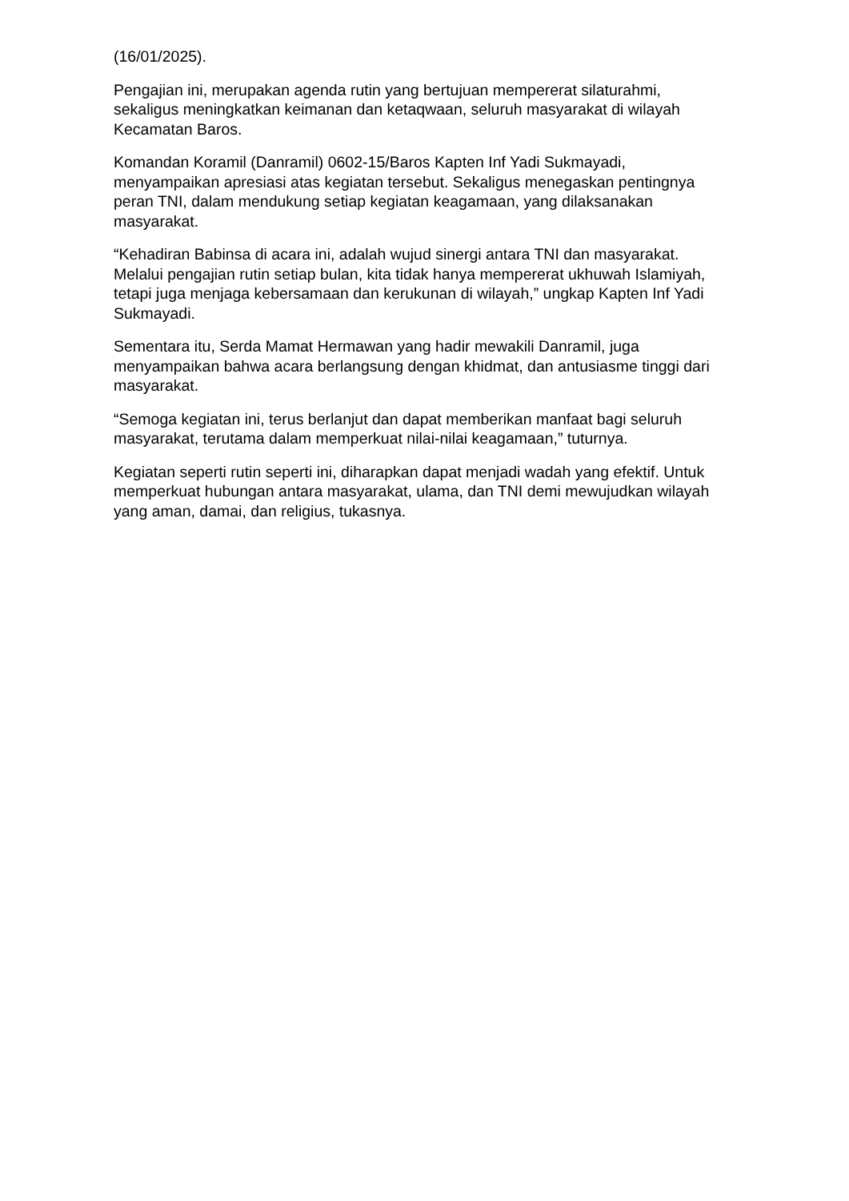(16/01/2025).
Pengajian ini, merupakan agenda rutin yang bertujuan mempererat silaturahmi, sekaligus meningkatkan keimanan dan ketaqwaan, seluruh masyarakat di wilayah Kecamatan Baros.
Komandan Koramil (Danramil) 0602-15/Baros Kapten Inf Yadi Sukmayadi, menyampaikan apresiasi atas kegiatan tersebut. Sekaligus menegaskan pentingnya peran TNI, dalam mendukung setiap kegiatan keagamaan, yang dilaksanakan masyarakat.
“Kehadiran Babinsa di acara ini, adalah wujud sinergi antara TNI dan masyarakat. Melalui pengajian rutin setiap bulan, kita tidak hanya mempererat ukhuwah Islamiyah, tetapi juga menjaga kebersamaan dan kerukunan di wilayah,” ungkap Kapten Inf Yadi Sukmayadi.
Sementara itu, Serda Mamat Hermawan yang hadir mewakili Danramil, juga menyampaikan bahwa acara berlangsung dengan khidmat, dan antusiasme tinggi dari masyarakat.
“Semoga kegiatan ini, terus berlanjut dan dapat memberikan manfaat bagi seluruh masyarakat, terutama dalam memperkuat nilai-nilai keagamaan,” tuturnya.
Kegiatan seperti rutin seperti ini, diharapkan dapat menjadi wadah yang efektif. Untuk memperkuat hubungan antara masyarakat, ulama, dan TNI demi mewujudkan wilayah yang aman, damai, dan religius, tukasnya.